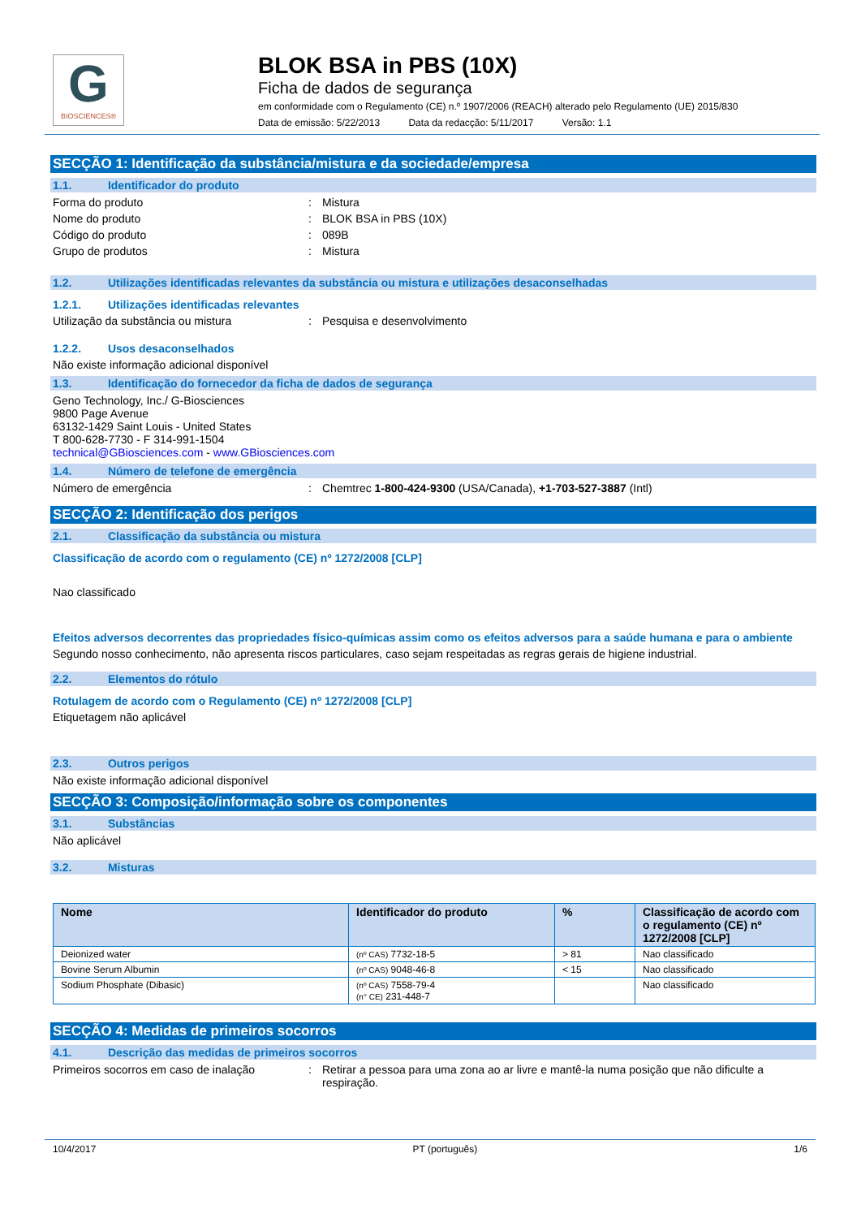G
BIOSCIENCES®
BLOK BSA in PBS (10X)
Ficha de dados de segurança
em conformidade com o Regulamento (CE) n.º 1907/2006 (REACH) alterado pelo Regulamento (UE) 2015/830
Data de emissão: 5/22/2013 Data da redacção: 5/11/2017 Versão: 1.1
SECÇÃO 1: Identificação da substância/mistura e da sociedade/empresa
1.1. Identificador do produto
Forma do produto : Mistura
Nome do produto : BLOK BSA in PBS (10X)
Código do produto : 089B
Grupo de produtos : Mistura
1.2. Utilizações identificadas relevantes da substância ou mistura e utilizações desaconselhadas
1.2.1. Utilizações identificadas relevantes
Utilização da substância ou mistura : Pesquisa e desenvolvimento
1.2.2. Usos desaconselhados
Não existe informação adicional disponível
1.3. Identificação do fornecedor da ficha de dados de segurança
Geno Technology, Inc./ G-Biosciences
9800 Page Avenue
63132-1429 Saint Louis - United States
T 800-628-7730 - F 314-991-1504
technical@GBiosciences.com - www.GBiosciences.com
1.4. Número de telefone de emergência
Número de emergência : Chemtrec 1-800-424-9300 (USA/Canada), +1-703-527-3887 (Intl)
SECÇÃO 2: Identificação dos perigos
2.1. Classificação da substância ou mistura
Classificação de acordo com o regulamento (CE) nº 1272/2008 [CLP]
Nao classificado
Efeitos adversos decorrentes das propriedades físico-químicas assim como os efeitos adversos para a saúde humana e para o ambiente
Segundo nosso conhecimento, não apresenta riscos particulares, caso sejam respeitadas as regras gerais de higiene industrial.
2.2. Elementos do rótulo
Rotulagem de acordo com o Regulamento (CE) nº 1272/2008 [CLP]
Etiquetagem não aplicável
2.3. Outros perigos
Não existe informação adicional disponível
SECÇÃO 3: Composição/informação sobre os componentes
3.1. Substâncias
Não aplicável
3.2. Misturas
| Nome | Identificador do produto | % | Classificação de acordo com o regulamento (CE) nº 1272/2008 [CLP] |
| --- | --- | --- | --- |
| Deionized water | (nº CAS) 7732-18-5 | > 81 | Nao classificado |
| Bovine Serum Albumin | (nº CAS) 9048-46-8 | < 15 | Nao classificado |
| Sodium Phosphate (Dibasic) | (nº CAS) 7558-79-4 (n° CE) 231-448-7 | | Nao classificado |
SECÇÃO 4: Medidas de primeiros socorros
4.1. Descrição das medidas de primeiros socorros
Primeiros socorros em caso de inalação
: Retirar a pessoa para uma zona ao ar livre e mantê-la numa posição que não dificulte a respiração.
10/4/2017 PT (português) 1/6